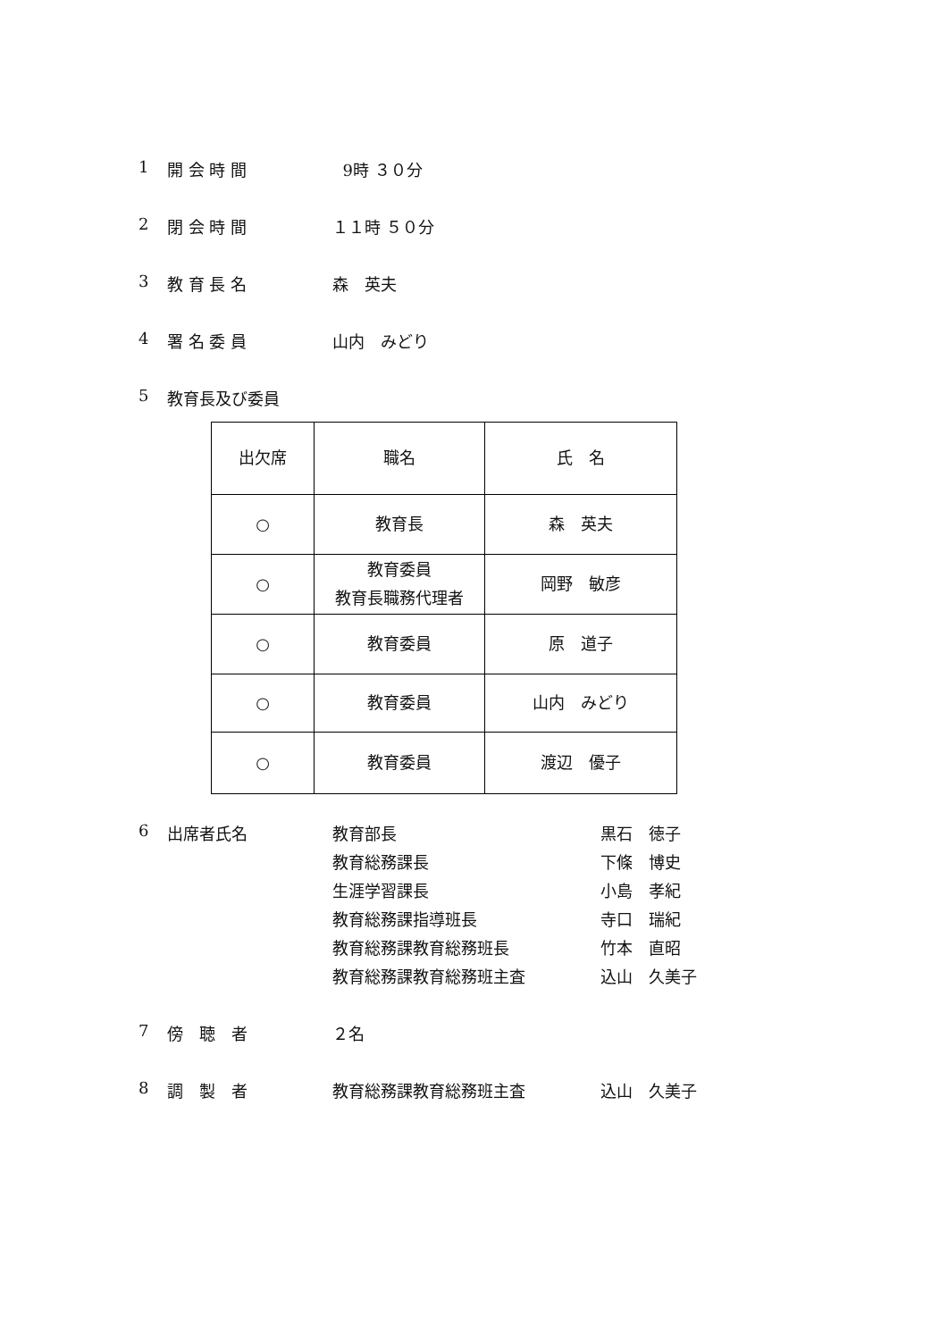1 開 会 時 間 9時 ３０分
2 閉 会 時 間 １１時 ５０分
3 教 育 長 名 森　英夫
4 署 名 委 員 山内　みどり
5 教育長及び委員
| 出欠席 | 職名 | 氏 名 |
| --- | --- | --- |
| ○ | 教育長 | 森 英夫 |
| ○ | 教育委員 教育長職務代理者 | 岡野 敏彦 |
| ○ | 教育委員 | 原 道子 |
| ○ | 教育委員 | 山内 みどり |
| ○ | 教育委員 | 渡辺 優子 |
6 出席者氏名 教育部長 黒石　徳子
教育総務課長 下條　博史
生涯学習課長 小島　孝紀
教育総務課指導班長 寺口　瑞紀
教育総務課教育総務班長 竹本　直昭
教育総務課教育総務班主査 込山　久美子
7 傍　聴　者 ２名
8 調　製　者 教育総務課教育総務班主査 込山　久美子